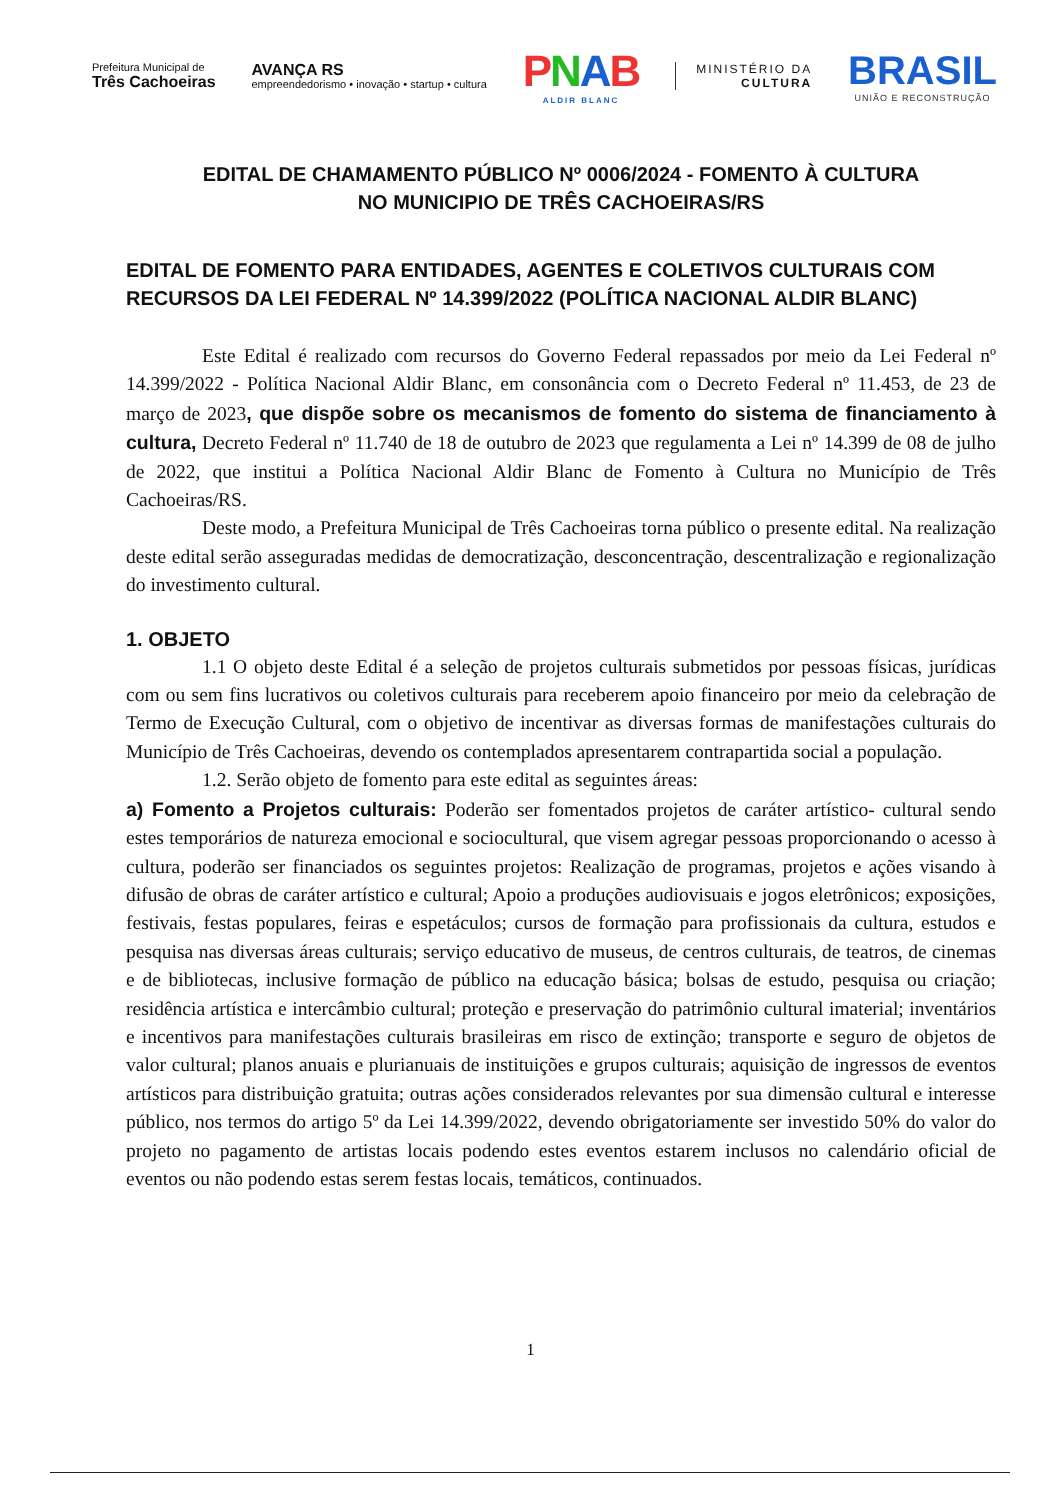Prefeitura Municipal de
Três Cachoeiras
AVANÇA RS
empreendedorismo • inovação • startup • cultura
PNAB
ALDIR BLANC
MINISTÉRIO DA
CULTURA
BRASIL
UNIÃO E RECONSTRUÇÃO
EDITAL DE CHAMAMENTO PÚBLICO Nº 0006/2024 - FOMENTO À CULTURA
NO MUNICIPIO DE TRÊS CACHOEIRAS/RS
EDITAL DE FOMENTO PARA ENTIDADES, AGENTES E COLETIVOS CULTURAIS COM RECURSOS DA LEI FEDERAL Nº 14.399/2022 (POLÍTICA NACIONAL ALDIR BLANC)
Este Edital é realizado com recursos do Governo Federal repassados por meio da Lei Federal nº 14.399/2022 - Política Nacional Aldir Blanc, em consonância com o Decreto Federal nº 11.453, de 23 de março de 2023, que dispõe sobre os mecanismos de fomento do sistema de financiamento à cultura, Decreto Federal nº 11.740 de 18 de outubro de 2023 que regulamenta a Lei nº 14.399 de 08 de julho de 2022, que institui a Política Nacional Aldir Blanc de Fomento à Cultura no Município de Três Cachoeiras/RS.
Deste modo, a Prefeitura Municipal de Três Cachoeiras torna público o presente edital. Na realização deste edital serão asseguradas medidas de democratização, desconcentração, descentralização e regionalização do investimento cultural.
1. OBJETO
1.1 O objeto deste Edital é a seleção de projetos culturais submetidos por pessoas físicas, jurídicas com ou sem fins lucrativos ou coletivos culturais para receberem apoio financeiro por meio da celebração de Termo de Execução Cultural, com o objetivo de incentivar as diversas formas de manifestações culturais do Município de Três Cachoeiras, devendo os contemplados apresentarem contrapartida social a população.
1.2. Serão objeto de fomento para este edital as seguintes áreas:
a) Fomento a Projetos culturais: Poderão ser fomentados projetos de caráter artístico- cultural sendo estes temporários de natureza emocional e sociocultural, que visem agregar pessoas proporcionando o acesso à cultura, poderão ser financiados os seguintes projetos: Realização de programas, projetos e ações visando à difusão de obras de caráter artístico e cultural; Apoio a produções audiovisuais e jogos eletrônicos; exposições, festivais, festas populares, feiras e espetáculos; cursos de formação para profissionais da cultura, estudos e pesquisa nas diversas áreas culturais; serviço educativo de museus, de centros culturais, de teatros, de cinemas e de bibliotecas, inclusive formação de público na educação básica; bolsas de estudo, pesquisa ou criação; residência artística e intercâmbio cultural; proteção e preservação do patrimônio cultural imaterial; inventários e incentivos para manifestações culturais brasileiras em risco de extinção; transporte e seguro de objetos de valor cultural; planos anuais e plurianuais de instituições e grupos culturais; aquisição de ingressos de eventos artísticos para distribuição gratuita; outras ações considerados relevantes por sua dimensão cultural e interesse público, nos termos do artigo 5º da Lei 14.399/2022, devendo obrigatoriamente ser investido 50% do valor do projeto no pagamento de artistas locais podendo estes eventos estarem inclusos no calendário oficial de eventos ou não podendo estas serem festas locais, temáticos, continuados.
1